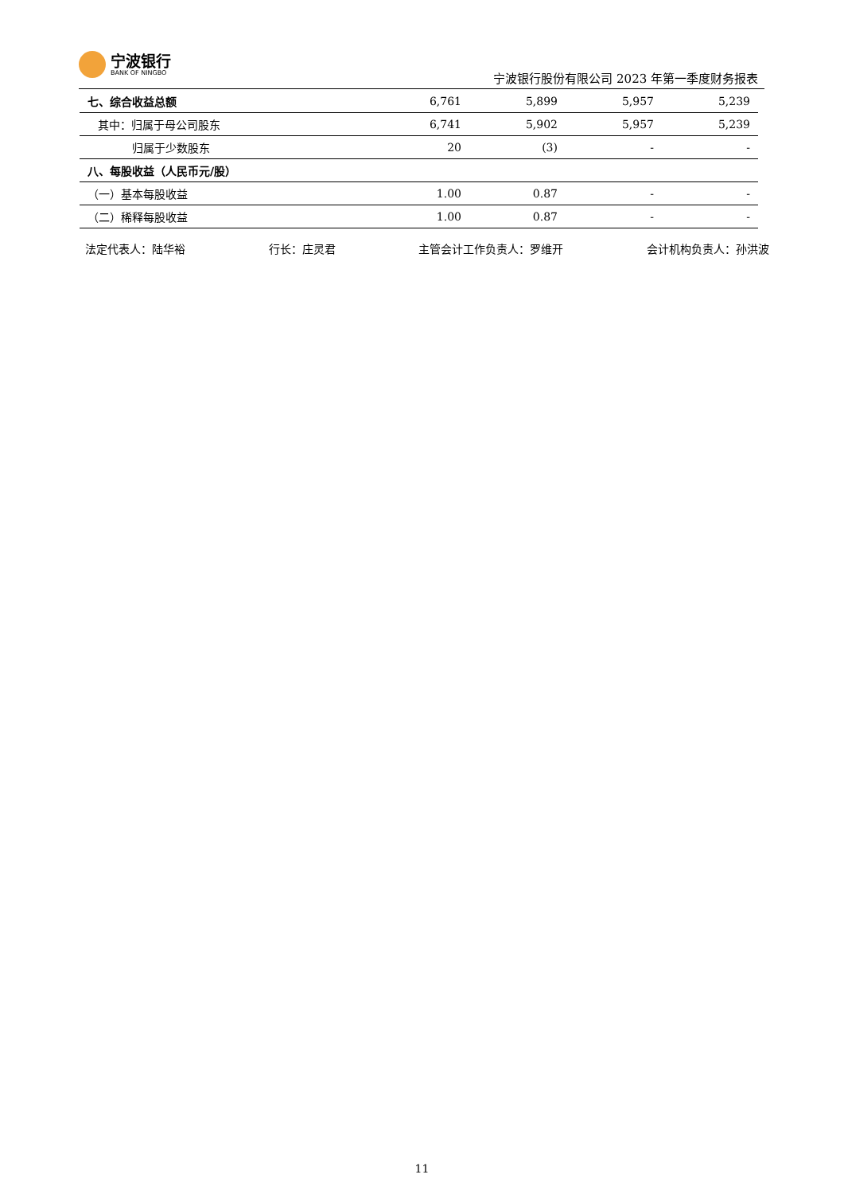宁波银行
BANK OF NINGBO
宁波银行股份有限公司 2023 年第一季度财务报表
| 七、综合收益总额 | 6,761 | 5,899 | 5,957 | 5,239 |
| 其中：归属于母公司股东 | 6,741 | 5,902 | 5,957 | 5,239 |
| 归属于少数股东 | 20 | (3) | - | - |
| 八、每股收益（人民币元/股） | | | | |
| （一）基本每股收益 | 1.00 | 0.87 | - | - |
| （二）稀释每股收益 | 1.00 | 0.87 | - | - |
法定代表人：陆华裕 行长：庄灵君 主管会计工作负责人：罗维开 会计机构负责人：孙洪波
11